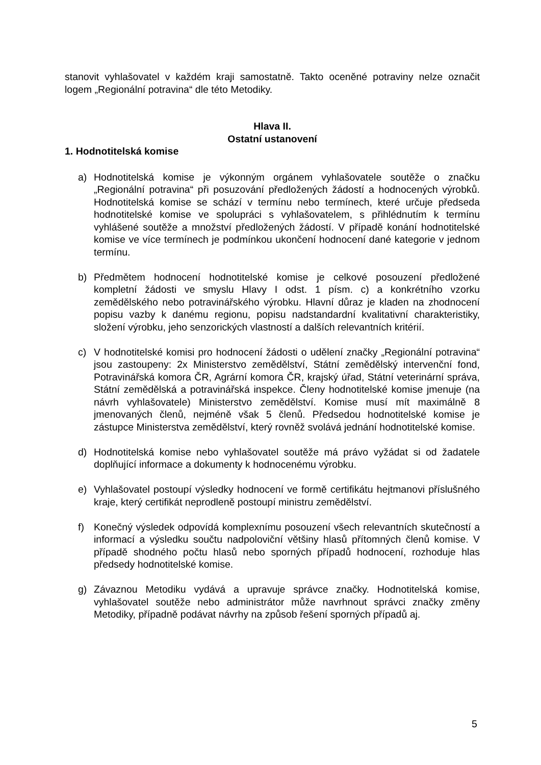stanovit vyhlašovatel v každém kraji samostatně. Takto oceněné potraviny nelze označit logem „Regionální potravina“ dle této Metodiky.
Hlava II.
Ostatní ustanovení
1. Hodnotitelská komise
a) Hodnotitelská komise je výkonným orgánem vyhlašovatele soutěže o značku „Regionální potravina“ při posuzování předložených žádostí a hodnocených výrobků. Hodnotitelská komise se schází v termínu nebo termínech, které určuje předseda hodnotitelské komise ve spolupráci s vyhlašovatelem, s přihlédnutím k termínu vyhlášené soutěže a množství předložených žádostí. V případě konání hodnotitelské komise ve více termínech je podmínkou ukončení hodnocení dané kategorie v jednom termínu.
b) Předmětem hodnocení hodnotitelské komise je celkové posouzení předložené kompletní žádosti ve smyslu Hlavy I odst. 1 písm. c) a konkrétního vzorku zemědělského nebo potravinářského výrobku. Hlavní důraz je kladen na zhodnocení popisu vazby k danému regionu, popisu nadstandardní kvalitativní charakteristiky, složení výrobku, jeho senzorických vlastností a dalších relevantních kritérií.
c) V hodnotitelské komisi pro hodnocení žádosti o udělení značky „Regionální potravina“ jsou zastoupeny: 2x Ministerstvo zemědělství, Státní zemědělský intervenční fond, Potravinářská komora ČR, Agrární komora ČR, krajský úřad, Státní veterinární správa, Státní zemědělská a potravinářská inspekce. Členy hodnotitelské komise jmenuje (na návrh vyhlašovatele) Ministerstvo zemědělství. Komise musí mít maximálně 8 jmenovaných členů, nejméně však 5 členů. Předsedou hodnotitelské komise je zástupce Ministerstva zemědělství, který rovněž svolává jednání hodnotitelské komise.
d) Hodnotitelská komise nebo vyhlašovatel soutěže má právo vyžádat si od žadatele doplňující informace a dokumenty k hodnocenému výrobku.
e) Vyhlašovatel postoupí výsledky hodnocení ve formě certifikátu hejtmanovi příslušného kraje, který certifikát neprodleně postoupí ministru zemědělství.
f) Konečný výsledek odpovídá komplexnímu posouzení všech relevantních skutečností a informací a výsledku součtu nadpoloviční většiny hlasů přítomných členů komise. V případě shodného počtu hlasů nebo sporných případů hodnocení, rozhoduje hlas předsedy hodnotitelské komise.
g) Závaznou Metodiku vydává a upravuje správce značky. Hodnotitelská komise, vyhlašovatel soutěže nebo administrátor může navrhnout správci značky změny Metodiky, případně podávat návrhy na způsob řešení sporných případů aj.
5